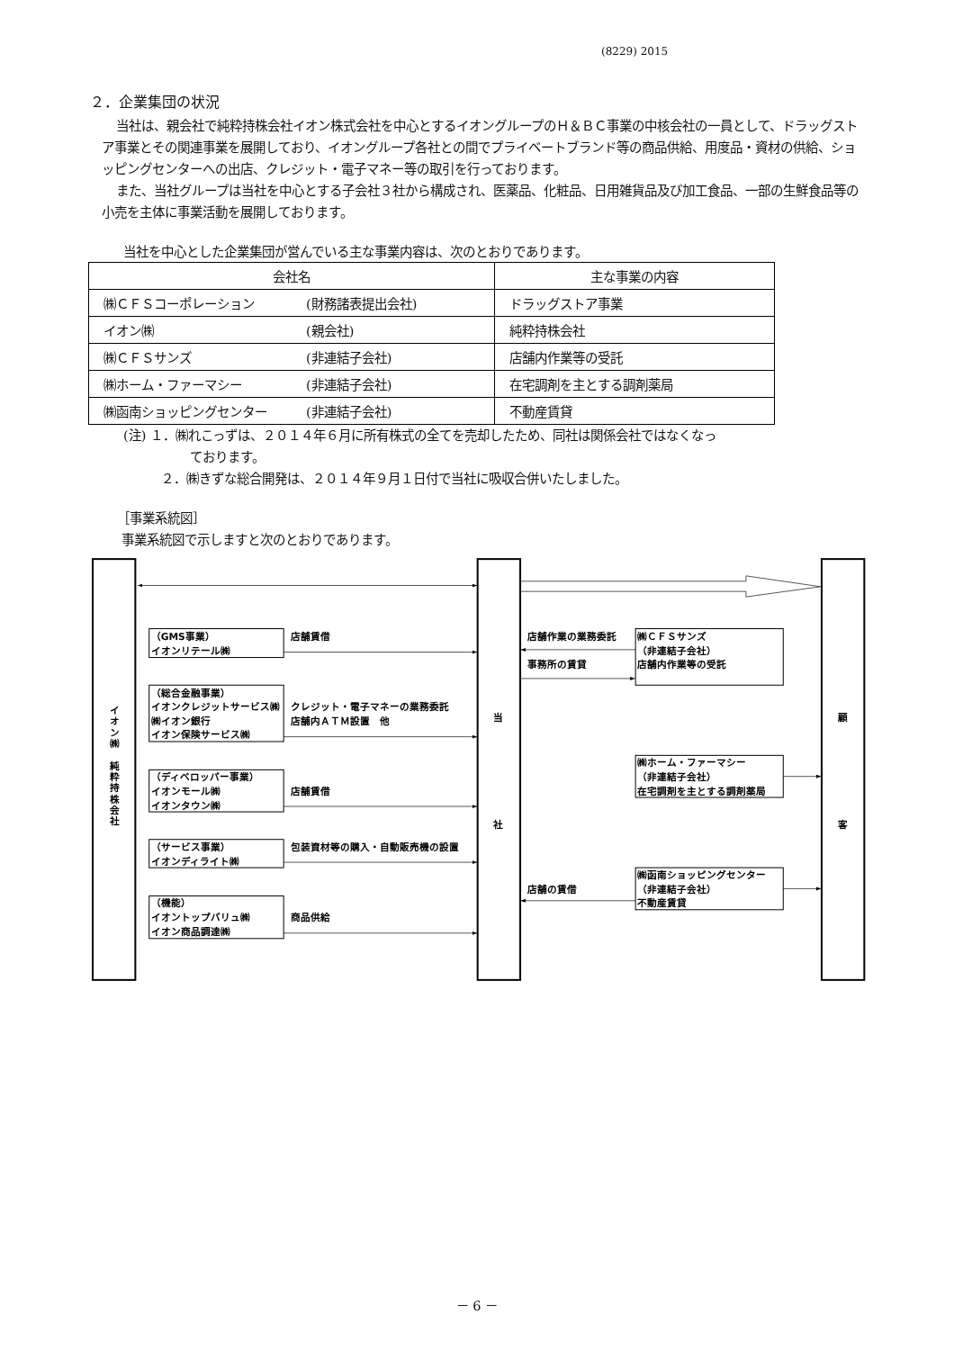(8229) 2015
２．企業集団の状況
当社は、親会社で純粋持株会社イオン株式会社を中心とするイオングループのＨ＆ＢＣ事業の中核会社の一員として、ドラッグストア事業とその関連事業を展開しており、イオングループ各社との間でプライベートブランド等の商品供給、用度品・資材の供給、ショッピングセンターへの出店、クレジット・電子マネー等の取引を行っております。
また、当社グループは当社を中心とする子会社３社から構成され、医薬品、化粧品、日用雑貨品及び加工食品、一部の生鮮食品等の小売を主体に事業活動を展開しております。
当社を中心とした企業集団が営んでいる主な事業内容は、次のとおりであります。
| 会社名 | 主な事業の内容 |
| --- | --- |
| ㈱ＣＦＳコーポレーション (財務諸表提出会社) | ドラッグストア事業 |
| イオン㈱ (親会社) | 純粋持株会社 |
| ㈱ＣＦＳサンズ (非連結子会社) | 店舗内作業等の受託 |
| ㈱ホーム・ファーマシー (非連結子会社) | 在宅調剤を主とする調剤薬局 |
| ㈱函南ショッピングセンター (非連結子会社) | 不動産賃貸 |
(注) １．㈱れこっずは、２０１４年６月に所有株式の全てを売却したため、同社は関係会社ではなくなっ
ております。
２．㈱きずな総合開発は、２０１４年９月１日付で当社に吸収合併いたしました。
［事業系統図］
事業系統図で示しますと次のとおりであります。
イオン㈱　純粋持株会社
当
社
顧
客
（GMS事業）
イオンリテール㈱
（総合金融事業）
イオンクレジットサービス㈱
㈱イオン銀行
イオン保険サービス㈱
（ディベロッパー事業）
イオンモール㈱
イオンタウン㈱
（サービス事業）
イオンディライト㈱
（機能）
イオントップバリュ㈱
イオン商品調達㈱
店舗賃借
クレジット・電子マネーの業務委託
店舗内ＡＴＭ設置　他
店舗賃借
包装資材等の購入・自動販売機の設置
商品供給
店舗作業の業務委託
事務所の賃貸
店舗の賃借
㈱ＣＦＳサンズ
（非連結子会社）
店舗内作業等の受託
㈱ホーム・ファーマシー
（非連結子会社）
在宅調剤を主とする調剤薬局
㈱函南ショッピングセンター
（非連結子会社）
不動産賃貸
－ 6 －